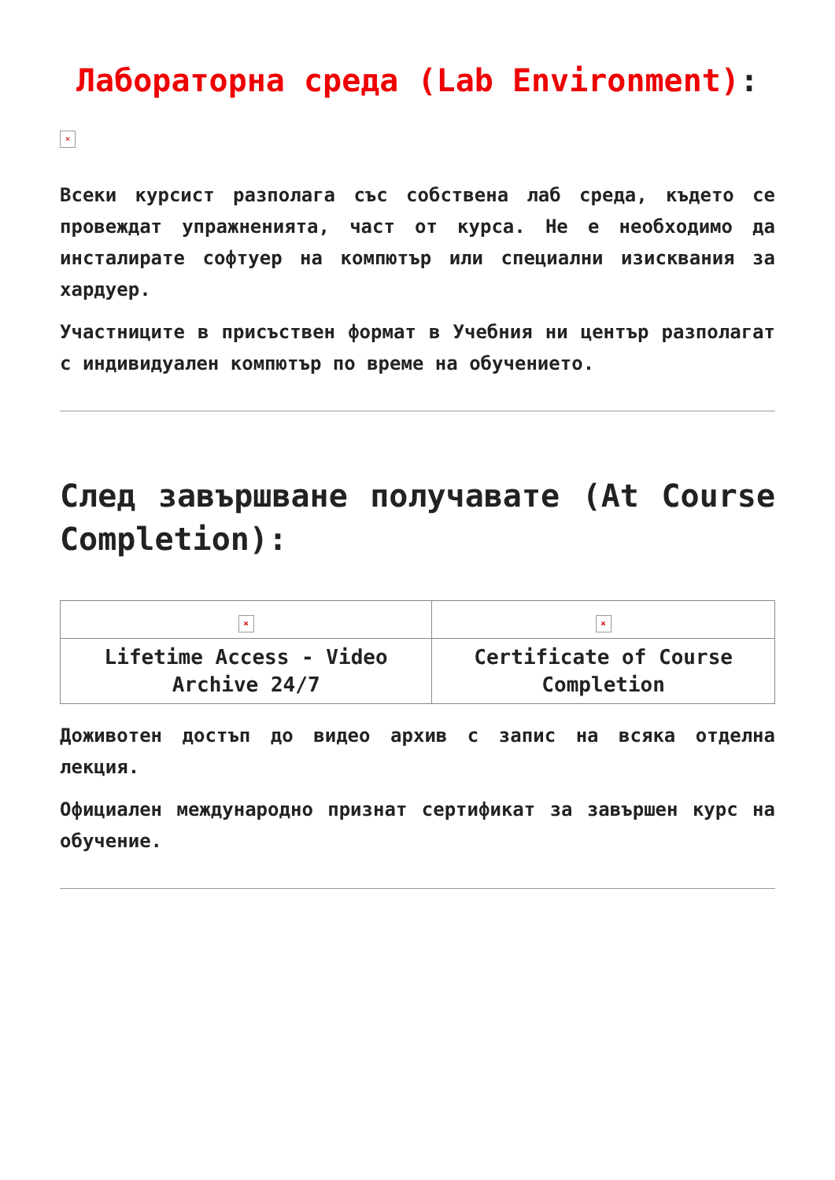Лабораторна среда (Lab Environment):
×
Всеки курсист разполага със собствена лаб среда, където се провеждат упражненията, част от курса. Не е необходимо да инсталирате софтуер на компютър или специални изисквания за хардуер.
Участниците в присъствен формат в Учебния ни център разполагат с индивидуален компютър по време на обучението.
След завършване получавате (At Course Completion):
| × | × |
| Lifetime Access - Video Archive 24/7 | Certificate of Course Completion |
Доживотен достъп до видео архив с запис на всяка отделна лекция.
Официален международно признат сертификат за завършен курс на обучение.